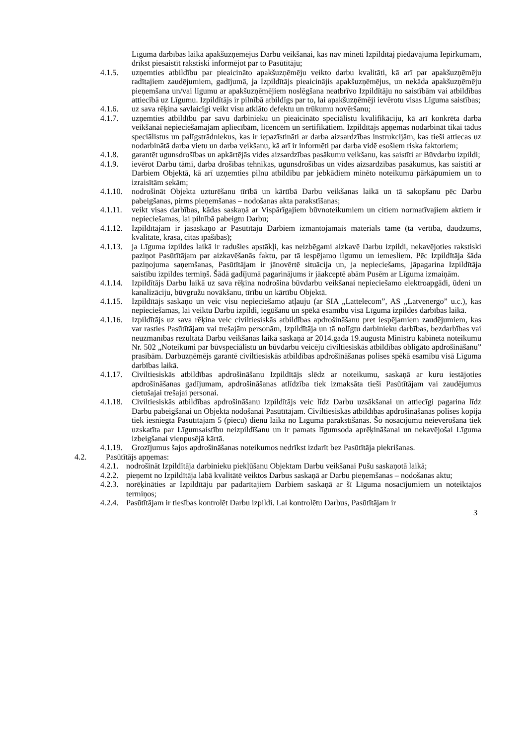Līguma darbības laikā apakšuzņēmējus Darbu veikšanai, kas nav minēti Izpildītāj piedāvājumā Iepirkumam, drīkst piesaistīt rakstiski informējot par to Pasūtītāju;
4.1.5. uzņemties atbildību par pieaicināto apakšuzņēmēju veikto darbu kvalitāti, kā arī par apakšuzņēmēju radītajiem zaudējumiem, gadījumā, ja Izpildītājs pieaicinājis apakšuzņēmējus, un nekāda apakšuzņēmēju pieņemšana un/vai līgumu ar apakšuzņēmējiem noslēgšana neatbrīvo Izpildītāju no saistībām vai atbildības attiecībā uz Līgumu. Izpildītājs ir pilnībā atbildīgs par to, lai apakšuzņēmēji ievērotu visas Līguma saistības;
4.1.6. uz sava rēķina savlaicīgi veikt visu atklāto defektu un trūkumu novēršanu;
4.1.7. uzņemties atbildību par savu darbinieku un pieaicināto speciālistu kvalifikāciju, kā arī konkrēta darba veikšanai nepieciešamajām apliecībām, licencēm un sertifikātiem. Izpildītājs apņemas nodarbināt tikai tādus speciālistus un palīgstrādniekus, kas ir iepazīstināti ar darba aizsardzības instrukcijām, kas tieši attiecas uz nodarbinātā darba vietu un darba veikšanu, kā arī ir informēti par darba vidē esošiem riska faktoriem;
4.1.8. garantēt ugunsdrošības un apkārtējās vides aizsardzības pasākumu veikšanu, kas saistīti ar Būvdarbu izpildi;
4.1.9. ievērot Darbu tāmi, darba drošības tehnikas, ugunsdrošības un vides aizsardzības pasākumus, kas saistīti ar Darbiem Objektā, kā arī uzņemties pilnu atbildību par jebkādiem minēto noteikumu pārkāpumiem un to izraisītām sekām;
4.1.10. nodrošināt Objekta uzturēšanu tīrībā un kārtībā Darbu veikšanas laikā un tā sakopšanu pēc Darbu pabeigšanas, pirms pieņemšanas – nodošanas akta parakstīšanas;
4.1.11. veikt visas darbības, kādas saskaņā ar Vispārīgajiem būvnoteikumiem un citiem normatīvajiem aktiem ir nepieciešamas, lai pilnībā pabeigtu Darbu;
4.1.12. Izpildītājam ir jāsaskaņo ar Pasūtītāju Darbiem izmantojamais materiāls tāmē (tā vērtība, daudzums, kvalitāte, krāsa, citas īpašības);
4.1.13. ja Līguma izpildes laikā ir radušies apstākļi, kas neizbēgami aizkavē Darbu izpildi, nekavējoties rakstiski paziņot Pasūtītājam par aizkavēšanās faktu, par tā iespējamo ilgumu un iemesliem. Pēc Izpildītāja šāda paziņojuma saņemšanas, Pasūtītājam ir jānovērtē situācija un, ja nepieciešams, jāpagarina Izpildītāja saistību izpildes termiņš. Šādā gadījumā pagarinājums ir jāakceptē abām Pusēm ar Līguma izmaiņām.
4.1.14. Izpildītājs Darbu laikā uz sava rēķina nodrošina būvdarbu veikšanai nepieciešamo elektroapgādi, ūdeni un kanalizāciju, būvgružu novākšanu, tīrību un kārtību Objektā.
4.1.15. Izpildītājs saskaņo un veic visu nepieciešamo atļauju (ar SIA „Lattelecom”, AS „Latvenergo” u.c.), kas nepieciešamas, lai veiktu Darbu izpildi, iegūšanu un spēkā esamību visā Līguma izpildes darbības laikā.
4.1.16. Izpildītājs uz sava rēķina veic civiltiesiskās atbildības apdrošināšanu pret iespējamiem zaudējumiem, kas var rasties Pasūtītājam vai trešajām personām, Izpildītāja un tā nolīgtu darbinieku darbības, bezdarbības vai neuzmanības rezultātā Darbu veikšanas laikā saskaņā ar 2014.gada 19.augusta Ministru kabineta noteikumu Nr. 502 „Noteikumi par būvspeciālistu un būvdarbu veicēju civiltiesiskās atbildības obligāto apdrošināšanu” prasībām. Darbuzņēmējs garantē civiltiesiskās atbildības apdrošināšanas polises spēkā esamību visā Līguma darbības laikā.
4.1.17. Civiltiesiskās atbildības apdrošināšanu Izpildītājs slēdz ar noteikumu, saskaņā ar kuru iestājoties apdrošināšanas gadījumam, apdrošināšanas atlīdzība tiek izmaksāta tieši Pasūtītājam vai zaudējumus cietušajai trešajai personai.
4.1.18. Civiltiesiskās atbildības apdrošināšanu Izpildītājs veic līdz Darbu uzsākšanai un attiecīgi pagarina līdz Darbu pabeigšanai un Objekta nodošanai Pasūtītājam. Civiltiesiskās atbildības apdrošināšanas polises kopija tiek iesniegta Pasūtītājam 5 (piecu) dienu laikā no Līguma parakstīšanas. Šo nosacījumu neievērošana tiek uzskatīta par Līgumsaistību neizpildīšanu un ir pamats līgumsoda aprēķināšanai un nekavējošai Līguma izbeigšanai vienpusējā kārtā.
4.1.19. Grozījumus šajos apdrošināšanas noteikumos nedrīkst izdarīt bez Pasūtītāja piekrišanas.
4.2. Pasūtītājs apņemas:
4.2.1. nodrošināt Izpildītāja darbinieku piekļūšanu Objektam Darbu veikšanai Pušu saskaņotā laikā;
4.2.2. pieņemt no Izpildītāja labā kvalitātē veiktos Darbus saskaņā ar Darbu pieņemšanas – nodošanas aktu;
4.2.3. norēķināties ar Izpildītāju par padarītajiem Darbiem saskaņā ar šī Līguma nosacījumiem un noteiktajos termiņos;
4.2.4. Pasūtītājam ir tiesības kontrolēt Darbu izpildi. Lai kontrolētu Darbus, Pasūtītājam ir
3